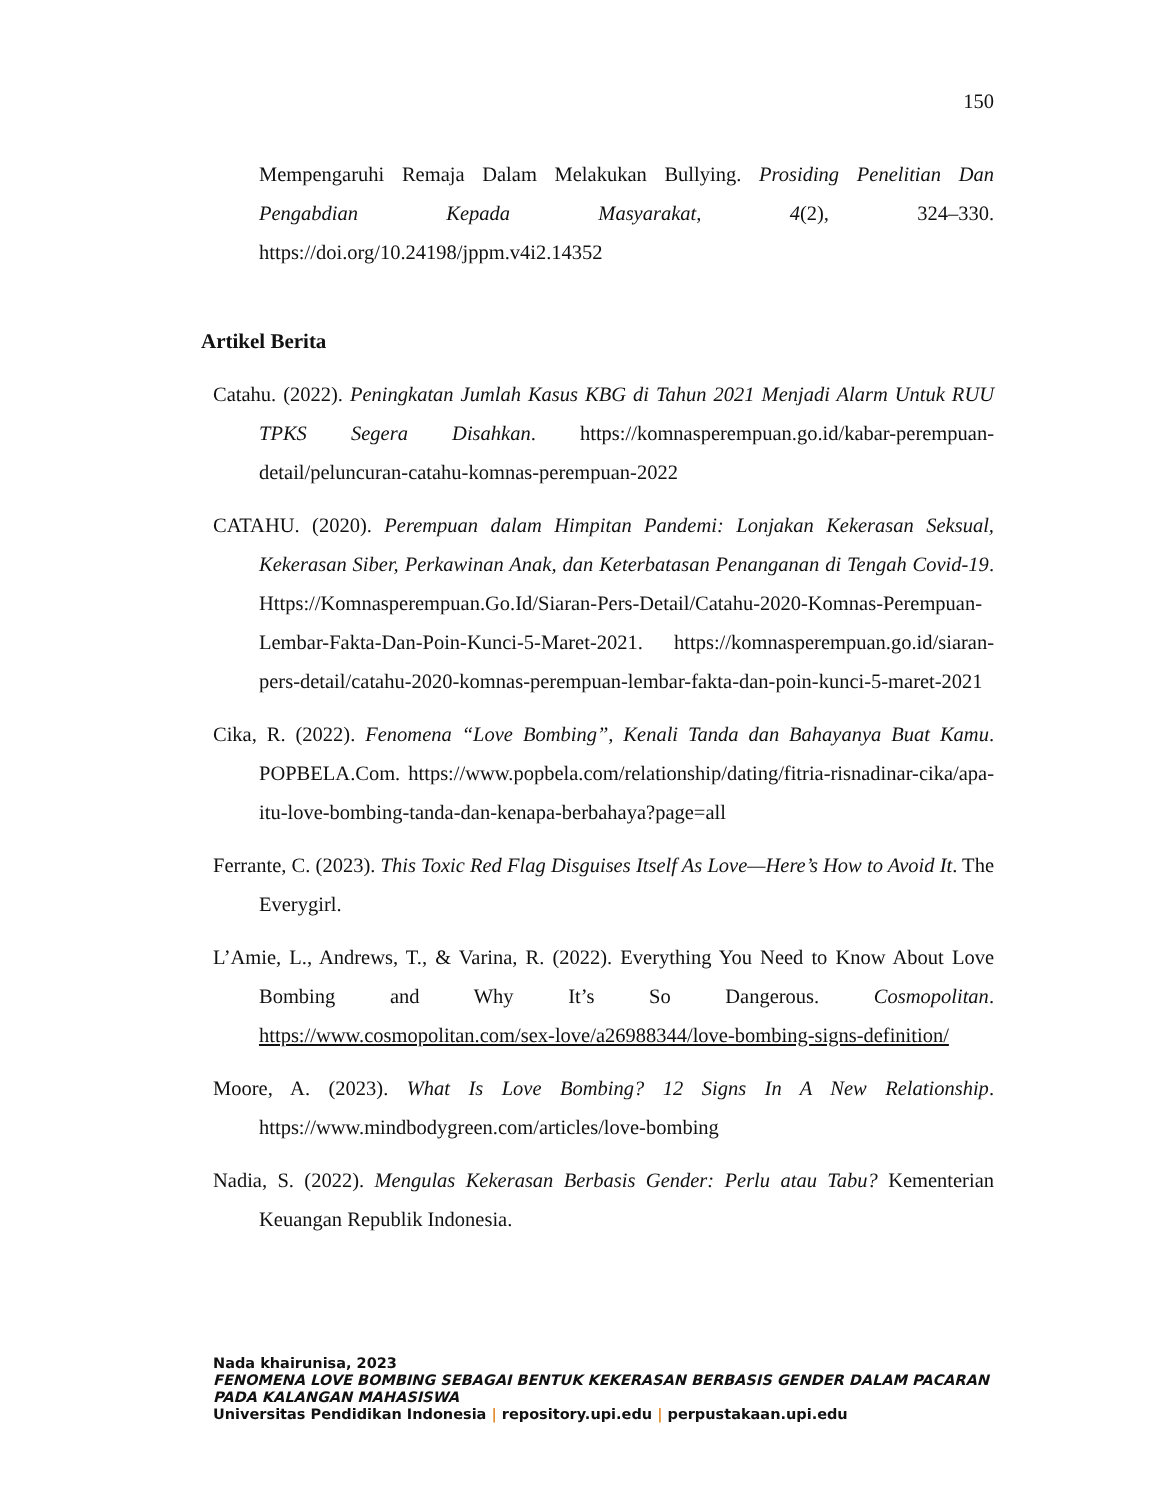150
Mempengaruhi Remaja Dalam Melakukan Bullying. Prosiding Penelitian Dan Pengabdian Kepada Masyarakat, 4(2), 324–330. https://doi.org/10.24198/jppm.v4i2.14352
Artikel Berita
Catahu. (2022). Peningkatan Jumlah Kasus KBG di Tahun 2021 Menjadi Alarm Untuk RUU TPKS Segera Disahkan. https://komnasperempuan.go.id/kabar-perempuan-detail/peluncuran-catahu-komnas-perempuan-2022
CATAHU. (2020). Perempuan dalam Himpitan Pandemi: Lonjakan Kekerasan Seksual, Kekerasan Siber, Perkawinan Anak, dan Keterbatasan Penanganan di Tengah Covid-19. Https://Komnasperempuan.Go.Id/Siaran-Pers-Detail/Catahu-2020-Komnas-Perempuan-Lembar-Fakta-Dan-Poin-Kunci-5-Maret-2021. https://komnasperempuan.go.id/siaran-pers-detail/catahu-2020-komnas-perempuan-lembar-fakta-dan-poin-kunci-5-maret-2021
Cika, R. (2022). Fenomena “Love Bombing”, Kenali Tanda dan Bahayanya Buat Kamu. POPBELA.Com. https://www.popbela.com/relationship/dating/fitria-risnadinar-cika/apa-itu-love-bombing-tanda-dan-kenapa-berbahaya?page=all
Ferrante, C. (2023). This Toxic Red Flag Disguises Itself As Love—Here’s How to Avoid It. The Everygirl.
L’Amie, L., Andrews, T., & Varina, R. (2022). Everything You Need to Know About Love Bombing and Why It’s So Dangerous. Cosmopolitan. https://www.cosmopolitan.com/sex-love/a26988344/love-bombing-signs-definition/
Moore, A. (2023). What Is Love Bombing? 12 Signs In A New Relationship. https://www.mindbodygreen.com/articles/love-bombing
Nadia, S. (2022). Mengulas Kekerasan Berbasis Gender: Perlu atau Tabu? Kementerian Keuangan Republik Indonesia.
Nada khairunisa, 2023
FENOMENA LOVE BOMBING SEBAGAI BENTUK KEKERASAN BERBASIS GENDER DALAM PACARAN
PADA KALANGAN MAHASISWA
Universitas Pendidikan Indonesia | repository.upi.edu | perpustakaan.upi.edu